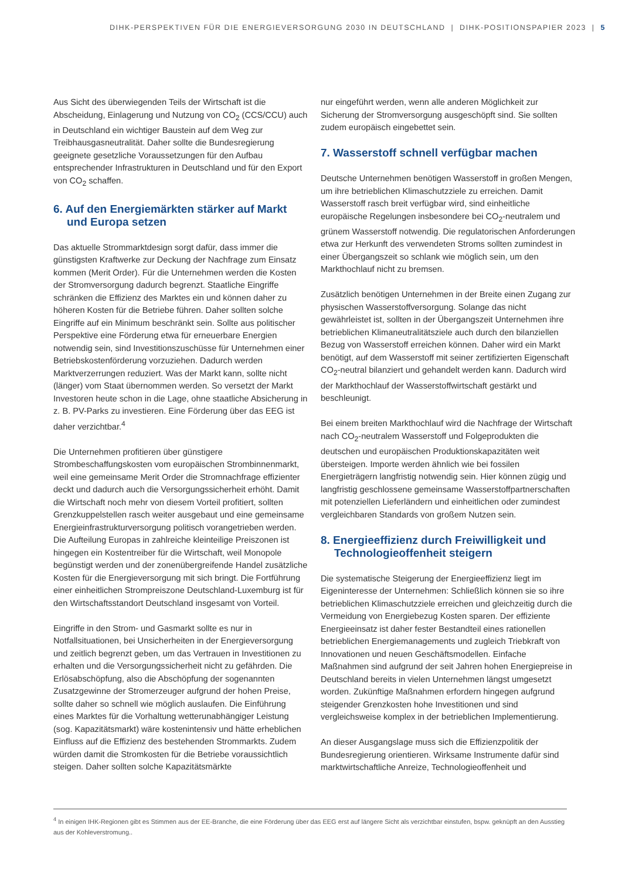DIHK-PERSPEKTIVEN FÜR DIE ENERGIEVERSORGUNG 2030 IN DEUTSCHLAND | DIHK-POSITIONSPAPIER 2023 | 5
Aus Sicht des überwiegenden Teils der Wirtschaft ist die Abscheidung, Einlagerung und Nutzung von CO<sub>2</sub> (CCS/CCU) auch in Deutschland ein wichtiger Baustein auf dem Weg zur Treibhausgasneutralität. Daher sollte die Bundesregierung geeignete gesetzliche Voraussetzungen für den Aufbau entsprechender Infrastrukturen in Deutschland und für den Export von CO<sub>2</sub> schaffen.
6. Auf den Energiemärkten stärker auf Markt und Europa setzen
Das aktuelle Strommarktdesign sorgt dafür, dass immer die günstigsten Kraftwerke zur Deckung der Nachfrage zum Einsatz kommen (Merit Order). Für die Unternehmen werden die Kosten der Stromversorgung dadurch begrenzt. Staatliche Eingriffe schränken die Effizienz des Marktes ein und können daher zu höheren Kosten für die Betriebe führen. Daher sollten solche Eingriffe auf ein Minimum beschränkt sein. Sollte aus politischer Perspektive eine Förderung etwa für erneuerbare Energien notwendig sein, sind Investitionszuschüsse für Unternehmen einer Betriebskostenförderung vorzuziehen. Dadurch werden Marktverzerrungen reduziert. Was der Markt kann, sollte nicht (länger) vom Staat übernommen werden. So versetzt der Markt Investoren heute schon in die Lage, ohne staatliche Absicherung in z. B. PV-Parks zu investieren. Eine Förderung über das EEG ist daher verzichtbar.<sup>4</sup>
Die Unternehmen profitieren über günstigere Strombeschaffungskosten vom europäischen Strombinnenmarkt, weil eine gemeinsame Merit Order die Stromnachfrage effizienter deckt und dadurch auch die Versorgungssicherheit erhöht. Damit die Wirtschaft noch mehr von diesem Vorteil profitiert, sollten Grenzkuppelstellen rasch weiter ausgebaut und eine gemeinsame Energieinfrastrukturversorgung politisch vorangetrieben werden. Die Aufteilung Europas in zahlreiche kleinteilige Preiszonen ist hingegen ein Kostentreiber für die Wirtschaft, weil Monopole begünstigt werden und der zonenübergreifende Handel zusätzliche Kosten für die Energieversorgung mit sich bringt. Die Fortführung einer einheitlichen Strompreiszone Deutschland-Luxemburg ist für den Wirtschaftsstandort Deutschland insgesamt von Vorteil.
Eingriffe in den Strom- und Gasmarkt sollte es nur in Notfallsituationen, bei Unsicherheiten in der Energieversorgung und zeitlich begrenzt geben, um das Vertrauen in Investitionen zu erhalten und die Versorgungssicherheit nicht zu gefährden. Die Erlösabschöpfung, also die Abschöpfung der sogenannten Zusatzgewinne der Stromerzeuger aufgrund der hohen Preise, sollte daher so schnell wie möglich auslaufen. Die Einführung eines Marktes für die Vorhaltung wetterunabhängiger Leistung (sog. Kapazitätsmarkt) wäre kostenintensiv und hätte erheblichen Einfluss auf die Effizienz des bestehenden Strommarkts. Zudem würden damit die Stromkosten für die Betriebe voraussichtlich steigen. Daher sollten solche Kapazitätsmärkte
nur eingeführt werden, wenn alle anderen Möglichkeit zur Sicherung der Stromversorgung ausgeschöpft sind. Sie sollten zudem europäisch eingebettet sein.
7. Wasserstoff schnell verfügbar machen
Deutsche Unternehmen benötigen Wasserstoff in großen Mengen, um ihre betrieblichen Klimaschutzziele zu erreichen. Damit Wasserstoff rasch breit verfügbar wird, sind einheitliche europäische Regelungen insbesondere bei CO<sub>2</sub>-neutralem und grünem Wasserstoff notwendig. Die regulatorischen Anforderungen etwa zur Herkunft des verwendeten Stroms sollten zumindest in einer Übergangszeit so schlank wie möglich sein, um den Markthochlauf nicht zu bremsen.
Zusätzlich benötigen Unternehmen in der Breite einen Zugang zur physischen Wasserstoffversorgung. Solange das nicht gewährleistet ist, sollten in der Übergangszeit Unternehmen ihre betrieblichen Klimaneutralitätsziele auch durch den bilanziellen Bezug von Wasserstoff erreichen können. Daher wird ein Markt benötigt, auf dem Wasserstoff mit seiner zertifizierten Eigenschaft CO<sub>2</sub>-neutral bilanziert und gehandelt werden kann. Dadurch wird der Markthochlauf der Wasserstoffwirtschaft gestärkt und beschleunigt.
Bei einem breiten Markthochlauf wird die Nachfrage der Wirtschaft nach CO<sub>2</sub>-neutralem Wasserstoff und Folgeprodukten die deutschen und europäischen Produktionskapazitäten weit übersteigen. Importe werden ähnlich wie bei fossilen Energieträgern langfristig notwendig sein. Hier können zügig und langfristig geschlossene gemeinsame Wasserstoffpartnerschaften mit potenziellen Lieferländern und einheitlichen oder zumindest vergleichbaren Standards von großem Nutzen sein.
8. Energieeffizienz durch Freiwilligkeit und Technologieoffenheit steigern
Die systematische Steigerung der Energieeffizienz liegt im Eigeninteresse der Unternehmen: Schließlich können sie so ihre betrieblichen Klimaschutzziele erreichen und gleichzeitig durch die Vermeidung von Energiebezug Kosten sparen. Der effiziente Energieeinsatz ist daher fester Bestandteil eines rationellen betrieblichen Energiemanagements und zugleich Triebkraft von Innovationen und neuen Geschäftsmodellen. Einfache Maßnahmen sind aufgrund der seit Jahren hohen Energiepreise in Deutschland bereits in vielen Unternehmen längst umgesetzt worden. Zukünftige Maßnahmen erfordern hingegen aufgrund steigender Grenzkosten hohe Investitionen und sind vergleichsweise komplex in der betrieblichen Implementierung.
An dieser Ausgangslage muss sich die Effizienzpolitik der Bundesregierung orientieren. Wirksame Instrumente dafür sind marktwirtschaftliche Anreize, Technologieoffenheit und
<sup>4</sup> In einigen IHK-Regionen gibt es Stimmen aus der EE-Branche, die eine Förderung über das EEG erst auf längere Sicht als verzichtbar einstufen, bspw. geknüpft an den Ausstieg aus der Kohleverstromung..